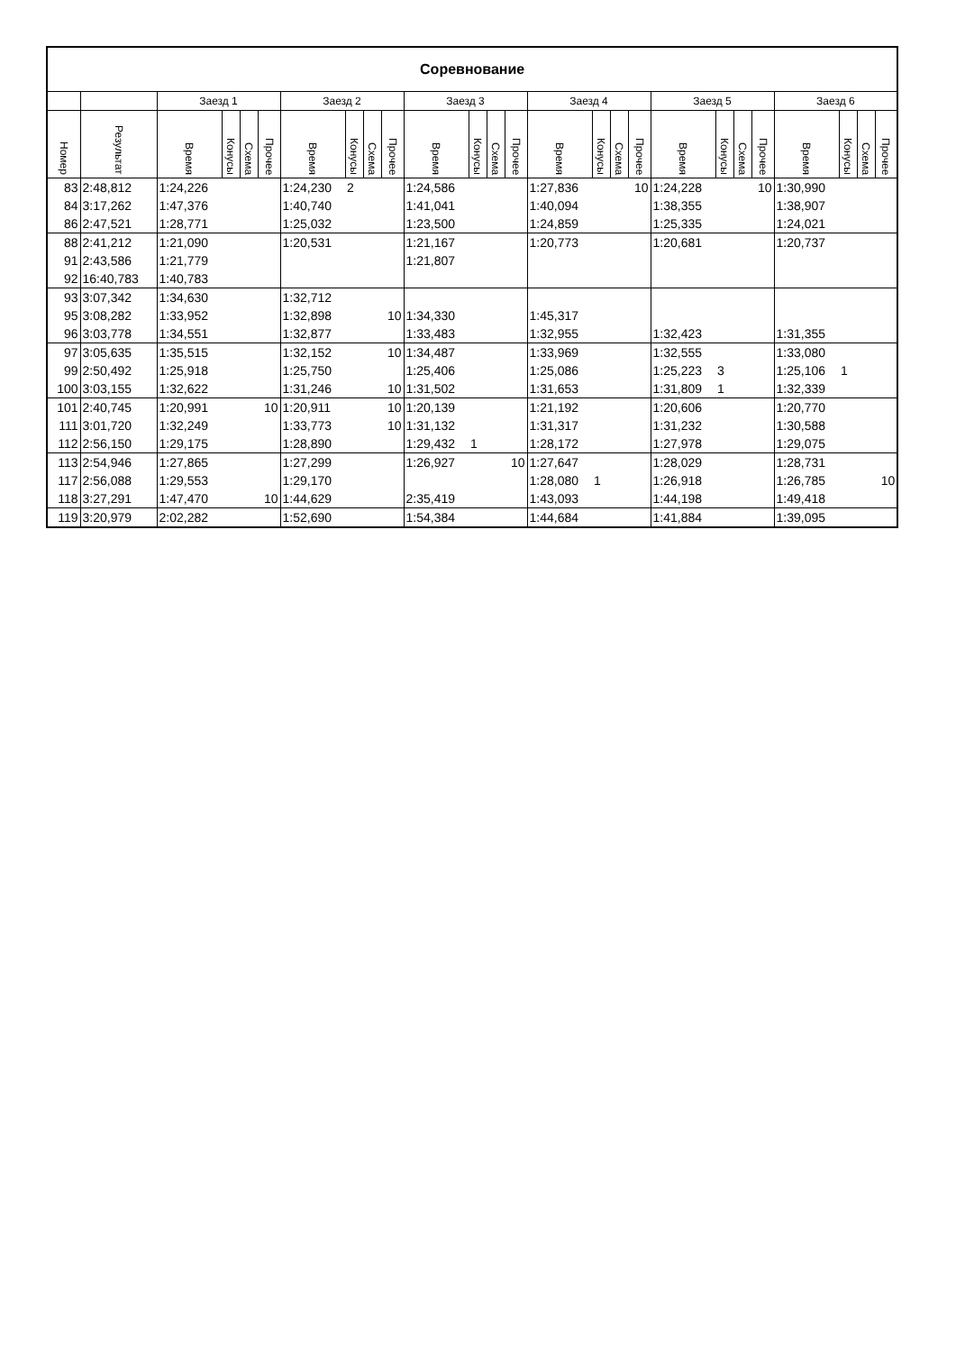| Соревнование | | | | | | | | | | | | | | | | | | | | | | | | | |
| --- | --- | --- | --- | --- | --- | --- | --- | --- | --- | --- | --- | --- | --- | --- | --- | --- | --- | --- | --- | --- | --- | --- | --- | --- | --- |
| | | Заезд 1 | | | | Заезд 2 | | | | Заезд 3 | | | | Заезд 4 | | | | Заезд 5 | | | | Заезд 6 | | | |
| Номер | Результат | Время | Конусы | Схема | Прочее | Время | Конусы | Схема | Прочее | Время | Конусы | Схема | Прочее | Время | Конусы | Схема | Прочее | Время | Конусы | Схема | Прочее | Время | Конусы | Схема | Прочее |
| 83 | 2:48,812 | 1:24,226 | | | | 1:24,230 | 2 | | | 1:24,586 | | | | 1:27,836 | | | 10 | 1:24,228 | | | 10 | 1:30,990 | | | |
| 84 | 3:17,262 | 1:47,376 | | | | 1:40,740 | | | | 1:41,041 | | | | 1:40,094 | | | | 1:38,355 | | | | 1:38,907 | | | |
| 86 | 2:47,521 | 1:28,771 | | | | 1:25,032 | | | | 1:23,500 | | | | 1:24,859 | | | | 1:25,335 | | | | 1:24,021 | | | |
| 88 | 2:41,212 | 1:21,090 | | | | 1:20,531 | | | | 1:21,167 | | | | 1:20,773 | | | | 1:20,681 | | | | 1:20,737 | | | |
| 91 | 2:43,586 | 1:21,779 | | | | | | | | 1:21,807 | | | | | | | | | | | | | | | |
| 92 | 16:40,783 | 1:40,783 | | | | | | | | | | | | | | | | | | | | | | | |
| 93 | 3:07,342 | 1:34,630 | | | | 1:32,712 | | | | | | | | | | | | | | | | | | | |
| 95 | 3:08,282 | 1:33,952 | | | | 1:32,898 | | | 10 | 1:34,330 | | | | 1:45,317 | | | | | | | | | | | |
| 96 | 3:03,778 | 1:34,551 | | | | 1:32,877 | | | | 1:33,483 | | | | 1:32,955 | | | | 1:32,423 | | | | 1:31,355 | | | |
| 97 | 3:05,635 | 1:35,515 | | | | 1:32,152 | | | 10 | 1:34,487 | | | | 1:33,969 | | | | 1:32,555 | | | | 1:33,080 | | | |
| 99 | 2:50,492 | 1:25,918 | | | | 1:25,750 | | | | 1:25,406 | | | | 1:25,086 | | | | 1:25,223 | 3 | | | 1:25,106 | 1 | | |
| 100 | 3:03,155 | 1:32,622 | | | | 1:31,246 | | | 10 | 1:31,502 | | | | 1:31,653 | | | | 1:31,809 | 1 | | | 1:32,339 | | | |
| 101 | 2:40,745 | 1:20,991 | | | 10 | 1:20,911 | | | 10 | 1:20,139 | | | | 1:21,192 | | | | 1:20,606 | | | | 1:20,770 | | | |
| 111 | 3:01,720 | 1:32,249 | | | | 1:33,773 | | | 10 | 1:31,132 | | | | 1:31,317 | | | | 1:31,232 | | | | 1:30,588 | | | |
| 112 | 2:56,150 | 1:29,175 | | | | 1:28,890 | | | | 1:29,432 | 1 | | | 1:28,172 | | | | 1:27,978 | | | | 1:29,075 | | | |
| 113 | 2:54,946 | 1:27,865 | | | | 1:27,299 | | | | 1:26,927 | | | 10 | 1:27,647 | | | | 1:28,029 | | | | 1:28,731 | | | |
| 117 | 2:56,088 | 1:29,553 | | | | 1:29,170 | | | | | | | | 1:28,080 | 1 | | | 1:26,918 | | | | 1:26,785 | | | 10 |
| 118 | 3:27,291 | 1:47,470 | | | 10 | 1:44,629 | | | | 2:35,419 | | | | 1:43,093 | | | | 1:44,198 | | | | 1:49,418 | | | |
| 119 | 3:20,979 | 2:02,282 | | | | 1:52,690 | | | | 1:54,384 | | | | 1:44,684 | | | | 1:41,884 | | | | 1:39,095 | | | |